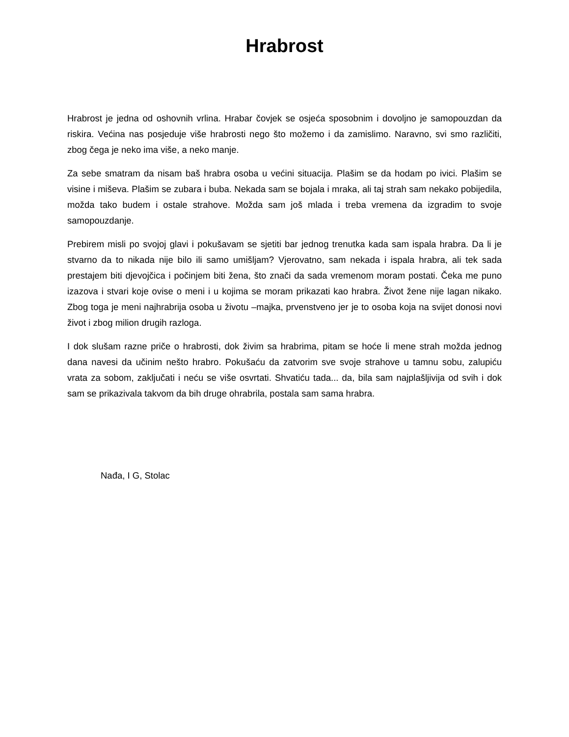Hrabrost
Hrabrost je jedna od oshovnih vrlina. Hrabar čovjek se osjeća sposobnim i dovoljno je samopouzdan da riskira. Većina nas posjeduje više hrabrosti nego što možemo i da zamislimo. Naravno, svi smo različiti, zbog čega je neko ima više, a neko manje.
Za sebe smatram da nisam baš hrabra osoba u većini situacija. Plašim se da hodam po ivici. Plašim se visine i miševa. Plašim se zubara i buba. Nekada sam se bojala i mraka, ali taj strah sam nekako pobijedila, možda tako budem i ostale strahove. Možda sam još mlada i treba vremena da izgradim to svoje samopouzdanje.
Prebirem misli po svojoj glavi i pokušavam se sjetiti bar jednog trenutka kada sam ispala hrabra. Da li je stvarno da to nikada nije bilo ili samo umišljam? Vjerovatno, sam nekada i ispala hrabra, ali tek sada prestajem biti djevojčica i počinjem biti žena, što znači da sada vremenom moram postati. Čeka me puno izazova i stvari koje ovise o meni i u kojima se moram prikazati kao hrabra. Život žene nije lagan nikako. Zbog toga je meni najhrabrija osoba u životu –majka, prvenstveno jer je to osoba koja na svijet donosi novi život i zbog milion drugih razloga.
I dok slušam razne priče o hrabrosti, dok živim sa hrabrima, pitam se hoće li mene strah možda jednog dana navesi da učinim nešto hrabro. Pokušaću da zatvorim sve svoje strahove u tamnu sobu, zalupiću vrata za sobom, zaključati i neću se više osvrtati. Shvatiću tada... da, bila sam najplašljivija od svih i dok sam se prikazivala takvom da bih druge ohrabrila, postala sam sama hrabra.
Nađa, I G, Stolac